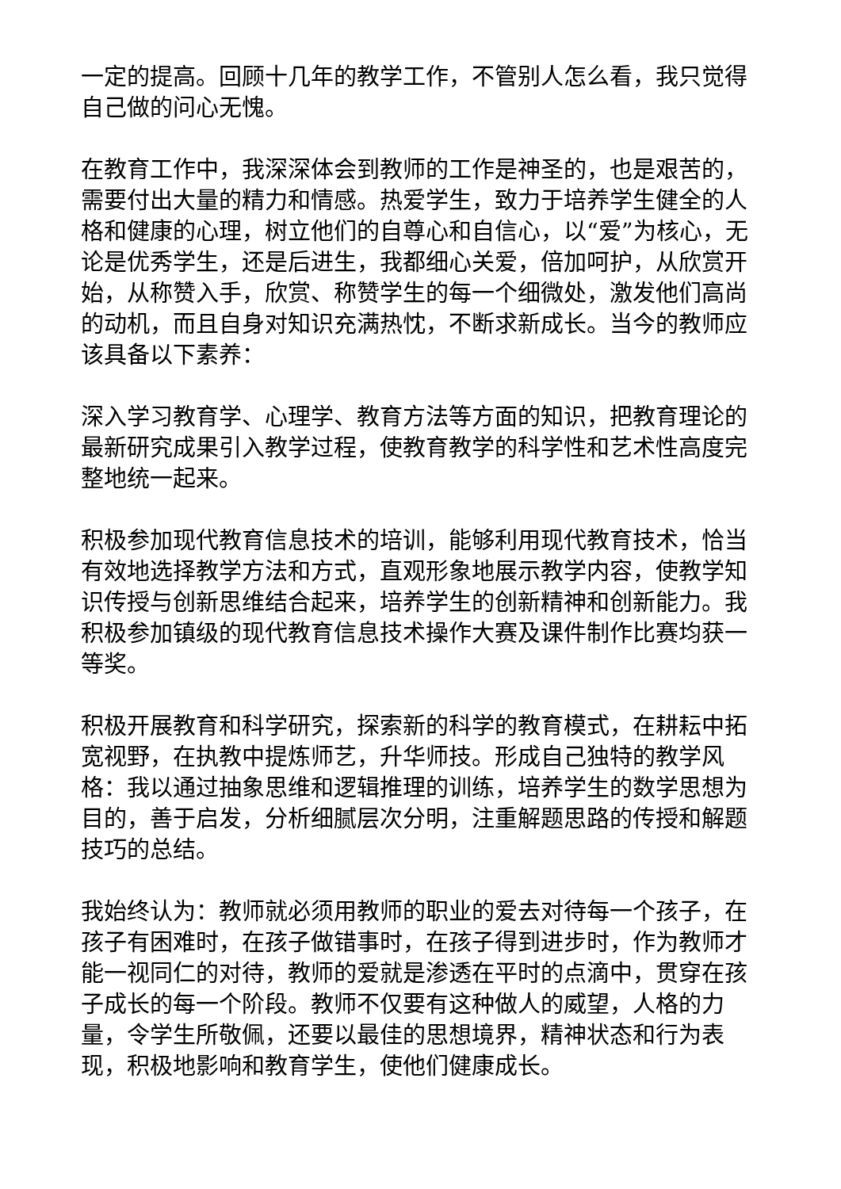一定的提高。回顾十几年的教学工作，不管别人怎么看，我只觉得自己做的问心无愧。
在教育工作中，我深深体会到教师的工作是神圣的，也是艰苦的，需要付出大量的精力和情感。热爱学生，致力于培养学生健全的人格和健康的心理，树立他们的自尊心和自信心，以“爱”为核心，无论是优秀学生，还是后进生，我都细心关爱，倍加呵护，从欣赏开始，从称赞入手，欣赏、称赞学生的每一个细微处，激发他们高尚的动机，而且自身对知识充满热忱，不断求新成长。当今的教师应该具备以下素养：
深入学习教育学、心理学、教育方法等方面的知识，把教育理论的最新研究成果引入教学过程，使教育教学的科学性和艺术性高度完整地统一起来。
积极参加现代教育信息技术的培训，能够利用现代教育技术，恰当有效地选择教学方法和方式，直观形象地展示教学内容，使教学知识传授与创新思维结合起来，培养学生的创新精神和创新能力。我积极参加镇级的现代教育信息技术操作大赛及课件制作比赛均获一等奖。
积极开展教育和科学研究，探索新的科学的教育模式，在耕耘中拓宽视野，在执教中提炼师艺，升华师技。形成自己独特的教学风格：我以通过抽象思维和逻辑推理的训练，培养学生的数学思想为目的，善于启发，分析细腻层次分明，注重解题思路的传授和解题技巧的总结。
我始终认为：教师就必须用教师的职业的爱去对待每一个孩子，在孩子有困难时，在孩子做错事时，在孩子得到进步时，作为教师才能一视同仁的对待，教师的爱就是渗透在平时的点滴中，贯穿在孩子成长的每一个阶段。教师不仅要有这种做人的威望，人格的力量，令学生所敬佩，还要以最佳的思想境界，精神状态和行为表现，积极地影响和教育学生，使他们健康成长。